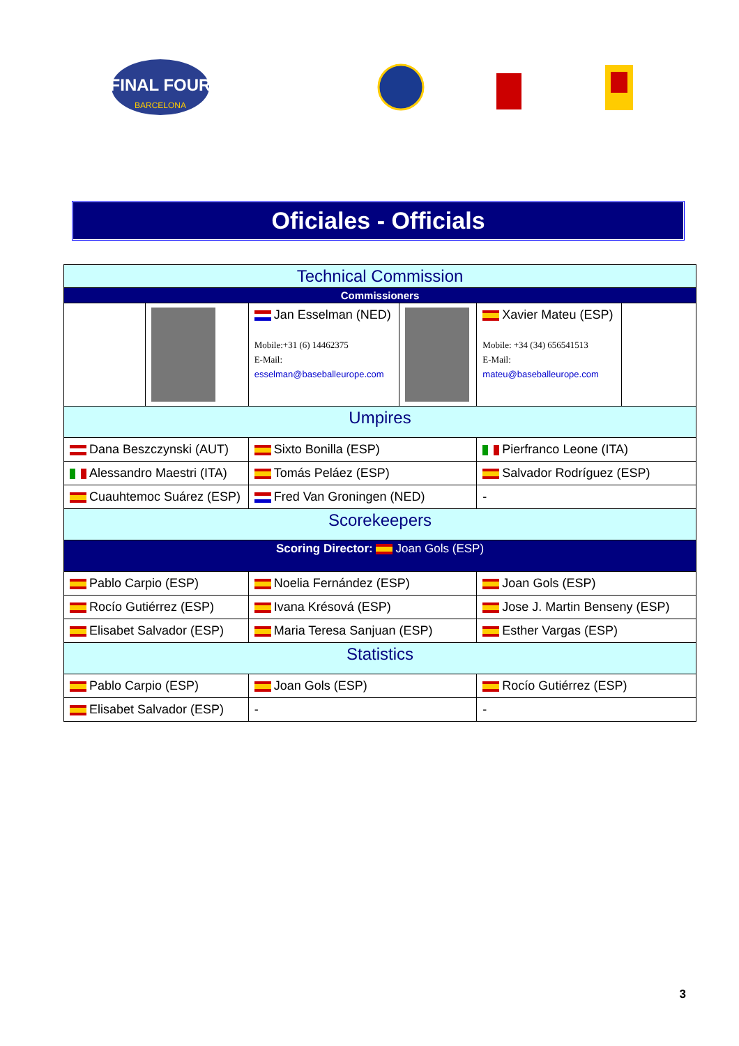FINAL FOUR
BARCELONA
Oficiales - Officials
| Technical Commission | | | | | |
| Commissioners | | | | | |
| | | Jan Esselman (NED) Mobile:+31 (6) 14462375 E-Mail: esselman@baseballeurope.com | | Xavier Mateu (ESP) Mobile: +34 (34) 656541513 E-Mail: mateu@baseballeurope.com | |
| Umpires | | | | | |
| Dana Beszczynski (AUT) | | Sixto Bonilla (ESP) | | Pierfranco Leone (ITA) | |
| Alessandro Maestri (ITA) | | Tomás Peláez (ESP) | | Salvador Rodríguez (ESP) | |
| Cuauhtemoc Suárez (ESP) | | Fred Van Groningen (NED) | | - | |
| Scorekeepers | | | | | |
| Scoring Director: Joan Gols (ESP) | | | | | |
| Pablo Carpio (ESP) | | Noelia Fernández (ESP) | | Joan Gols (ESP) | |
| Rocío Gutiérrez (ESP) | | Ivana Krésová (ESP) | | Jose J. Martin Benseny (ESP) | |
| Elisabet Salvador (ESP) | | Maria Teresa Sanjuan (ESP) | | Esther Vargas (ESP) | |
| Statistics | | | | | |
| Pablo Carpio (ESP) | | Joan Gols (ESP) | | Rocío Gutiérrez (ESP) | |
| Elisabet Salvador (ESP) | | - | | - | |
3